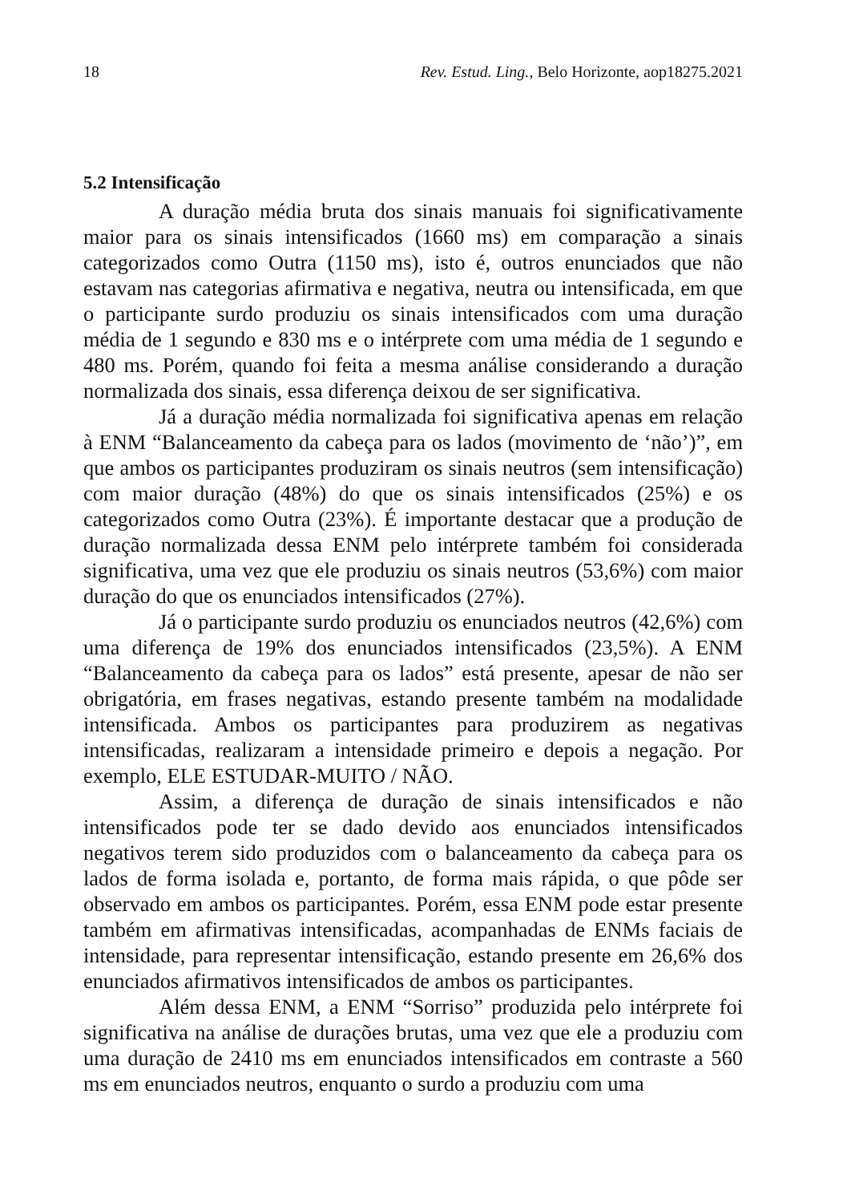18 Rev. Estud. Ling., Belo Horizonte, aop18275.2021
5.2 Intensificação
A duração média bruta dos sinais manuais foi significativamente maior para os sinais intensificados (1660 ms) em comparação a sinais categorizados como Outra (1150 ms), isto é, outros enunciados que não estavam nas categorias afirmativa e negativa, neutra ou intensificada, em que o participante surdo produziu os sinais intensificados com uma duração média de 1 segundo e 830 ms e o intérprete com uma média de 1 segundo e 480 ms. Porém, quando foi feita a mesma análise considerando a duração normalizada dos sinais, essa diferença deixou de ser significativa.
Já a duração média normalizada foi significativa apenas em relação à ENM “Balanceamento da cabeça para os lados (movimento de ‘não’)”, em que ambos os participantes produziram os sinais neutros (sem intensificação) com maior duração (48%) do que os sinais intensificados (25%) e os categorizados como Outra (23%). É importante destacar que a produção de duração normalizada dessa ENM pelo intérprete também foi considerada significativa, uma vez que ele produziu os sinais neutros (53,6%) com maior duração do que os enunciados intensificados (27%).
Já o participante surdo produziu os enunciados neutros (42,6%) com uma diferença de 19% dos enunciados intensificados (23,5%). A ENM “Balanceamento da cabeça para os lados” está presente, apesar de não ser obrigatória, em frases negativas, estando presente também na modalidade intensificada. Ambos os participantes para produzirem as negativas intensificadas, realizaram a intensidade primeiro e depois a negação. Por exemplo, ELE ESTUDAR-MUITO / NÃO.
Assim, a diferença de duração de sinais intensificados e não intensificados pode ter se dado devido aos enunciados intensificados negativos terem sido produzidos com o balanceamento da cabeça para os lados de forma isolada e, portanto, de forma mais rápida, o que pôde ser observado em ambos os participantes. Porém, essa ENM pode estar presente também em afirmativas intensificadas, acompanhadas de ENMs faciais de intensidade, para representar intensificação, estando presente em 26,6% dos enunciados afirmativos intensificados de ambos os participantes.
Além dessa ENM, a ENM “Sorriso” produzida pelo intérprete foi significativa na análise de durações brutas, uma vez que ele a produziu com uma duração de 2410 ms em enunciados intensificados em contraste a 560 ms em enunciados neutros, enquanto o surdo a produziu com uma